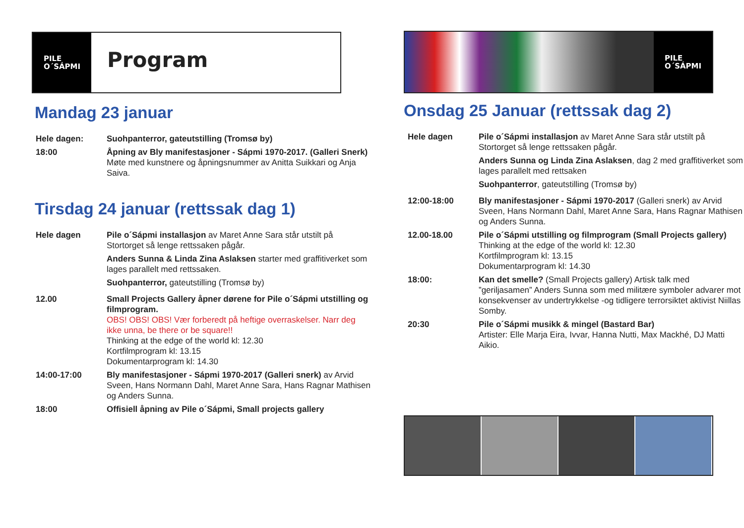PILE
O´SÁPMI
Program
Mandag 23 januar
| Hele dagen: | Suohpanterror, gateutstilling (Tromsø by) |
| 18:00 | Åpning av Bly manifestasjoner - Sápmi 1970-2017. (Galleri Snerk) Møte med kunstnere og åpningsnummer av Anitta Suikkari og Anja Saiva. |
Tirsdag 24 januar (rettssak dag 1)
| Hele dagen | Pile o´Sápmi installasjon av Maret Anne Sara står utstilt på Stortorget så lenge rettssaken pågår. Anders Sunna & Linda Zina Aslaksen starter med graffitiverket som lages parallelt med rettssaken. Suohpanterror, gateutstilling (Tromsø by) |
| 12.00 | Small Projects Gallery åpner dørene for Pile o´Sápmi utstilling og filmprogram. OBS! OBS! OBS! Vær forberedt på heftige overraskelser. Narr deg ikke unna, be there or be square!! Thinking at the edge of the world kl: 12.30 Kortfilmprogram kl: 13.15 Dokumentarprogram kl: 14.30 |
| 14:00-17:00 | Bly manifestasjoner - Sápmi 1970-2017 (Galleri snerk) av Arvid Sveen, Hans Normann Dahl, Maret Anne Sara, Hans Ragnar Mathisen og Anders Sunna. |
| 18:00 | Offisiell åpning av Pile o´Sápmi, Small projects gallery |
PILE
O´SÁPMI
Onsdag 25 Januar (rettssak dag 2)
| Hele dagen | Pile o´Sápmi installasjon av Maret Anne Sara står utstilt på Stortorget så lenge rettssaken pågår. Anders Sunna og Linda Zina Aslaksen , dag 2 med graffitiverket som lages parallelt med rettsaken Suohpanterror , gateutstilling (Tromsø by) |
| 12:00-18:00 | Bly manifestasjoner - Sápmi 1970-2017 (Galleri snerk) av Arvid Sveen, Hans Normann Dahl, Maret Anne Sara, Hans Ragnar Mathisen og Anders Sunna. |
| 12.00-18.00 | Pile o´Sápmi utstilling og filmprogram (Small Projects gallery) Thinking at the edge of the world kl: 12.30 Kortfilmprogram kl: 13.15 Dokumentarprogram kl: 14.30 |
| 18:00: | Kan det smelle? (Small Projects gallery) Artisk talk med ”geriljasamen” Anders Sunna som med militære symboler advarer mot konsekvenser av undertrykkelse -og tidligere terrorsiktet aktivist Niillas Somby. |
| 20:30 | Pile o´Sápmi musikk & mingel (Bastard Bar) Artister: Elle Marja Eira, Ivvar, Hanna Nutti, Max Mackhé, DJ Matti Aikio. |